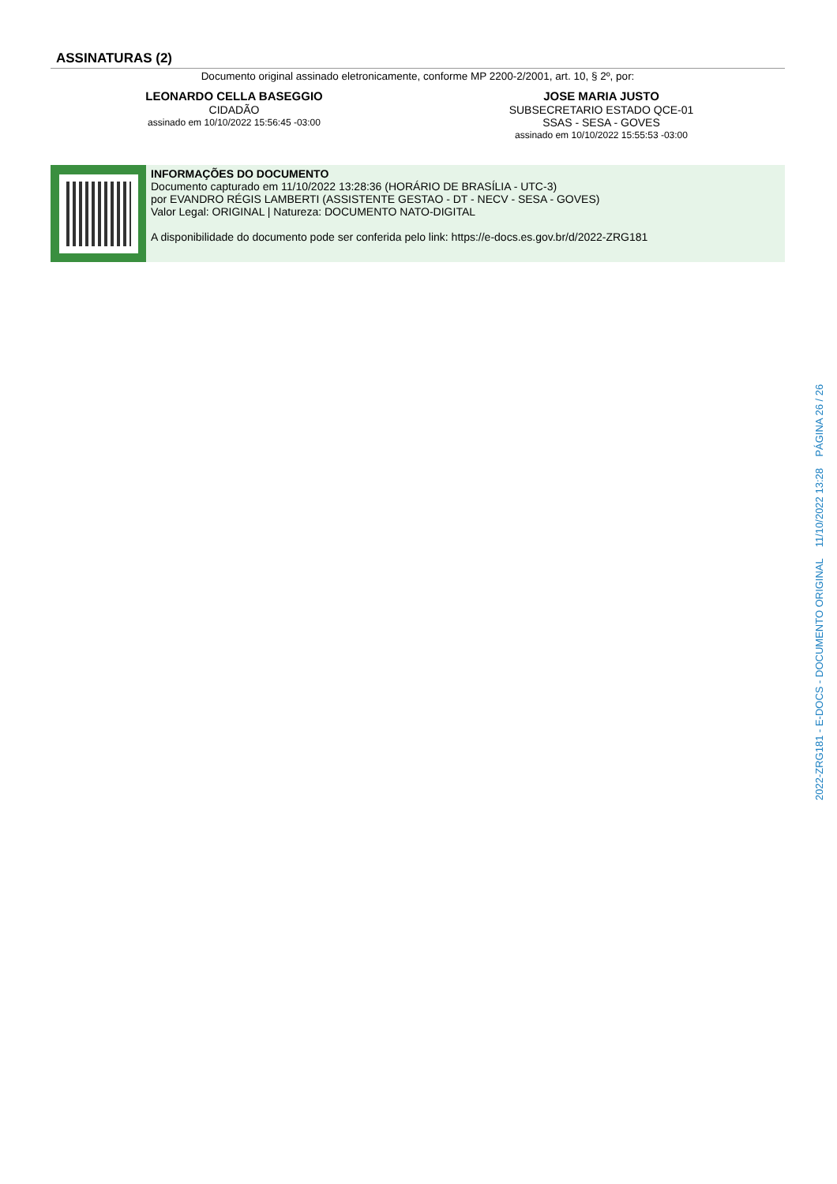ASSINATURAS (2)
Documento original assinado eletronicamente, conforme MP 2200-2/2001, art. 10, § 2º, por:
LEONARDO CELLA BASEGGIO
CIDADÃO
assinado em 10/10/2022 15:56:45 -03:00
JOSE MARIA JUSTO
SUBSECRETARIO ESTADO QCE-01
SSAS - SESA - GOVES
assinado em 10/10/2022 15:55:53 -03:00
INFORMAÇÕES DO DOCUMENTO
Documento capturado em 11/10/2022 13:28:36 (HORÁRIO DE BRASÍLIA - UTC-3)
por EVANDRO RÉGIS LAMBERTI (ASSISTENTE GESTAO - DT - NECV - SESA - GOVES)
Valor Legal: ORIGINAL | Natureza: DOCUMENTO NATO-DIGITAL
A disponibilidade do documento pode ser conferida pelo link: https://e-docs.es.gov.br/d/2022-ZRG181
2022-ZRG181 - E-DOCS - DOCUMENTO ORIGINAL 11/10/2022 13:28 PÁGINA 26 / 26